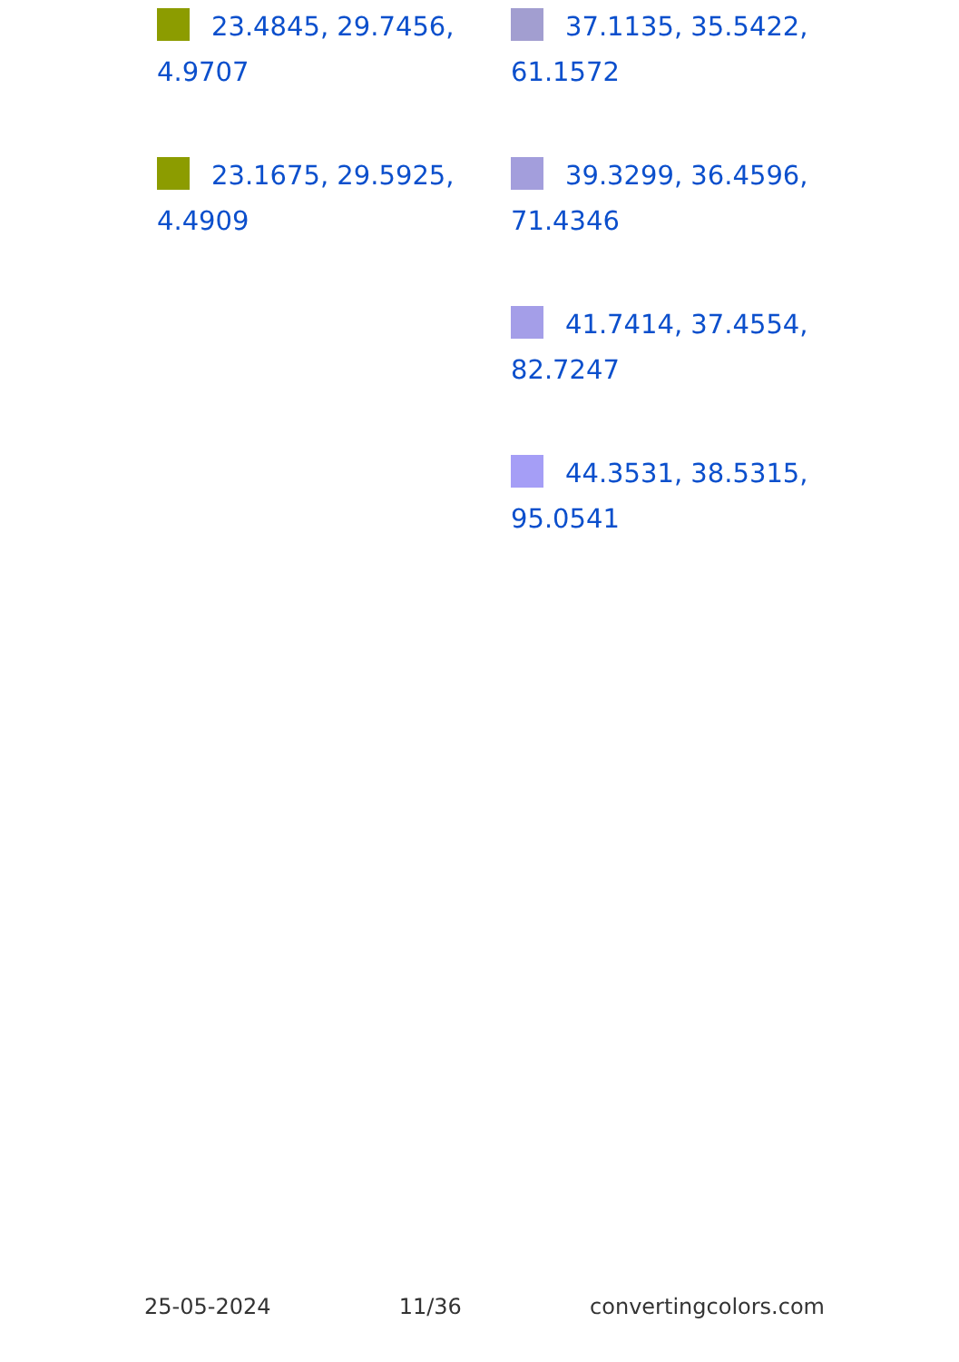23.4845, 29.7456, 4.9707
23.1675, 29.5925, 4.4909
37.1135, 35.5422, 61.1572
39.3299, 36.4596, 71.4346
41.7414, 37.4554, 82.7247
44.3531, 38.5315, 95.0541
25-05-2024 11/36 convertingcolors.com